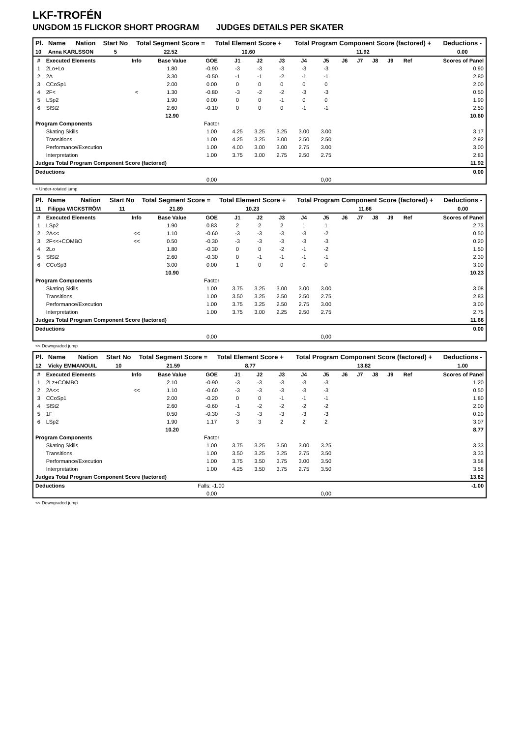LKF-TROFÉN
UNGDOM 15 FLICKOR SHORT PROGRAM JUDGES DETAILS PER SKATER
| Pl. | Name | Nation | Start No | Total Segment Score = | Total Element Score + | Total Program Component Score (factored) + | Deductions - |
| --- | --- | --- | --- | --- | --- | --- | --- |
| 10 | Anna KARLSSON | | 5 | 22.52 | 10.60 | 11.92 | 0.00 |
| # | Executed Elements | Info | Base Value | GOE | J1 | J2 | J3 | J4 | J5 | J6 | J7 | J8 | J9 | Ref | Scores of Panel |
| --- | --- | --- | --- | --- | --- | --- | --- | --- | --- | --- | --- | --- | --- | --- | --- |
| 1 | 2Lo+Lo | | 1.80 | -0.90 | -3 | -3 | -3 | -3 | -3 | | | | | | 0.90 |
| 2 | 2A | | 3.30 | -0.50 | -1 | -1 | -2 | -1 | -1 | | | | | | 2.80 |
| 3 | CCoSp1 | | 2.00 | 0.00 | 0 | 0 | 0 | 0 | 0 | | | | | | 2.00 |
| 4 | 2F< | < | 1.30 | -0.80 | -3 | -2 | -2 | -3 | -3 | | | | | | 0.50 |
| 5 | LSp2 | | 1.90 | 0.00 | 0 | 0 | -1 | 0 | 0 | | | | | | 1.90 |
| 6 | SlSt2 | | 2.60 | -0.10 | 0 | 0 | 0 | -1 | -1 | | | | | | 2.50 |
| | | | 12.90 | | | | | | | | | | | | 10.60 |
| Program Components | | | | Factor | | | | | | | | | | | |
| | Skating Skills | | | 1.00 | 4.25 | 3.25 | 3.25 | 3.00 | 3.00 | | | | | | 3.17 |
| | Transitions | | | 1.00 | 4.25 | 3.25 | 3.00 | 2.50 | 2.50 | | | | | | 2.92 |
| | Performance/Execution | | | 1.00 | 4.00 | 3.00 | 3.00 | 2.75 | 3.00 | | | | | | 3.00 |
| | Interpretation | | | 1.00 | 3.75 | 3.00 | 2.75 | 2.50 | 2.75 | | | | | | 2.83 |
| Judges Total Program Component Score (factored) | | | | | | | | | | | | | | | 11.92 |
| Deductions | | | | | | | | | | | | | | | 0.00 |
| | | | | 0,00 | | | | | 0,00 | | | | | | |
< Under-rotated jump
| Pl. | Name | Nation | Start No | Total Segment Score = | Total Element Score + | Total Program Component Score (factored) + | Deductions - |
| --- | --- | --- | --- | --- | --- | --- | --- |
| 11 | Filippa WICKSTRÖM | | 11 | 21.89 | 10.23 | 11.66 | 0.00 |
| # | Executed Elements | Info | Base Value | GOE | J1 | J2 | J3 | J4 | J5 | J6 | J7 | J8 | J9 | Ref | Scores of Panel |
| --- | --- | --- | --- | --- | --- | --- | --- | --- | --- | --- | --- | --- | --- | --- | --- |
| 1 | LSp2 | | 1.90 | 0.83 | 2 | 2 | 2 | 1 | 1 | | | | | | 2.73 |
| 2 | 2A<< | << | 1.10 | -0.60 | -3 | -3 | -3 | -3 | -2 | | | | | | 0.50 |
| 3 | 2F<<+COMBO | << | 0.50 | -0.30 | -3 | -3 | -3 | -3 | -3 | | | | | | 0.20 |
| 4 | 2Lo | | 1.80 | -0.30 | 0 | 0 | -2 | -1 | -2 | | | | | | 1.50 |
| 5 | SlSt2 | | 2.60 | -0.30 | 0 | -1 | -1 | -1 | -1 | | | | | | 2.30 |
| 6 | CCoSp3 | | 3.00 | 0.00 | 1 | 0 | 0 | 0 | 0 | | | | | | 3.00 |
| | | | 10.90 | | | | | | | | | | | | 10.23 |
| Program Components | | | | Factor | | | | | | | | | | | |
| | Skating Skills | | | 1.00 | 3.75 | 3.25 | 3.00 | 3.00 | 3.00 | | | | | | 3.08 |
| | Transitions | | | 1.00 | 3.50 | 3.25 | 2.50 | 2.50 | 2.75 | | | | | | 2.83 |
| | Performance/Execution | | | 1.00 | 3.75 | 3.25 | 2.50 | 2.75 | 3.00 | | | | | | 3.00 |
| | Interpretation | | | 1.00 | 3.75 | 3.00 | 2.25 | 2.50 | 2.75 | | | | | | 2.75 |
| Judges Total Program Component Score (factored) | | | | | | | | | | | | | | | 11.66 |
| Deductions | | | | | | | | | | | | | | | 0.00 |
| | | | | 0,00 | | | | | 0,00 | | | | | | |
<< Downgraded jump
| Pl. | Name | Nation | Start No | Total Segment Score = | Total Element Score + | Total Program Component Score (factored) + | Deductions - |
| --- | --- | --- | --- | --- | --- | --- | --- |
| 12 | Vicky EMMANOUIL | | 10 | 21.59 | 8.77 | 13.82 | 1.00 |
| # | Executed Elements | Info | Base Value | GOE | J1 | J2 | J3 | J4 | J5 | J6 | J7 | J8 | J9 | Ref | Scores of Panel |
| --- | --- | --- | --- | --- | --- | --- | --- | --- | --- | --- | --- | --- | --- | --- | --- |
| 1 | 2Lz+COMBO | | 2.10 | -0.90 | -3 | -3 | -3 | -3 | -3 | | | | | | 1.20 |
| 2 | 2A<< | << | 1.10 | -0.60 | -3 | -3 | -3 | -3 | -3 | | | | | | 0.50 |
| 3 | CCoSp1 | | 2.00 | -0.20 | 0 | 0 | -1 | -1 | -1 | | | | | | 1.80 |
| 4 | SlSt2 | | 2.60 | -0.60 | -1 | -2 | -2 | -2 | -2 | | | | | | 2.00 |
| 5 | 1F | | 0.50 | -0.30 | -3 | -3 | -3 | -3 | -3 | | | | | | 0.20 |
| 6 | LSp2 | | 1.90 | 1.17 | 3 | 3 | 2 | 2 | 2 | | | | | | 3.07 |
| | | | 10.20 | | | | | | | | | | | | 8.77 |
| Program Components | | | | Factor | | | | | | | | | | | |
| | Skating Skills | | | 1.00 | 3.75 | 3.25 | 3.50 | 3.00 | 3.25 | | | | | | 3.33 |
| | Transitions | | | 1.00 | 3.50 | 3.25 | 3.25 | 2.75 | 3.50 | | | | | | 3.33 |
| | Performance/Execution | | | 1.00 | 3.75 | 3.50 | 3.75 | 3.00 | 3.50 | | | | | | 3.58 |
| | Interpretation | | | 1.00 | 4.25 | 3.50 | 3.75 | 2.75 | 3.50 | | | | | | 3.58 |
| Judges Total Program Component Score (factored) | | | | | | | | | | | | | | | 13.82 |
| Deductions | | | Falls: -1.00 | | | | | | | | | | | | -1.00 |
| | | | | 0,00 | | | | | 0,00 | | | | | | |
<< Downgraded jump